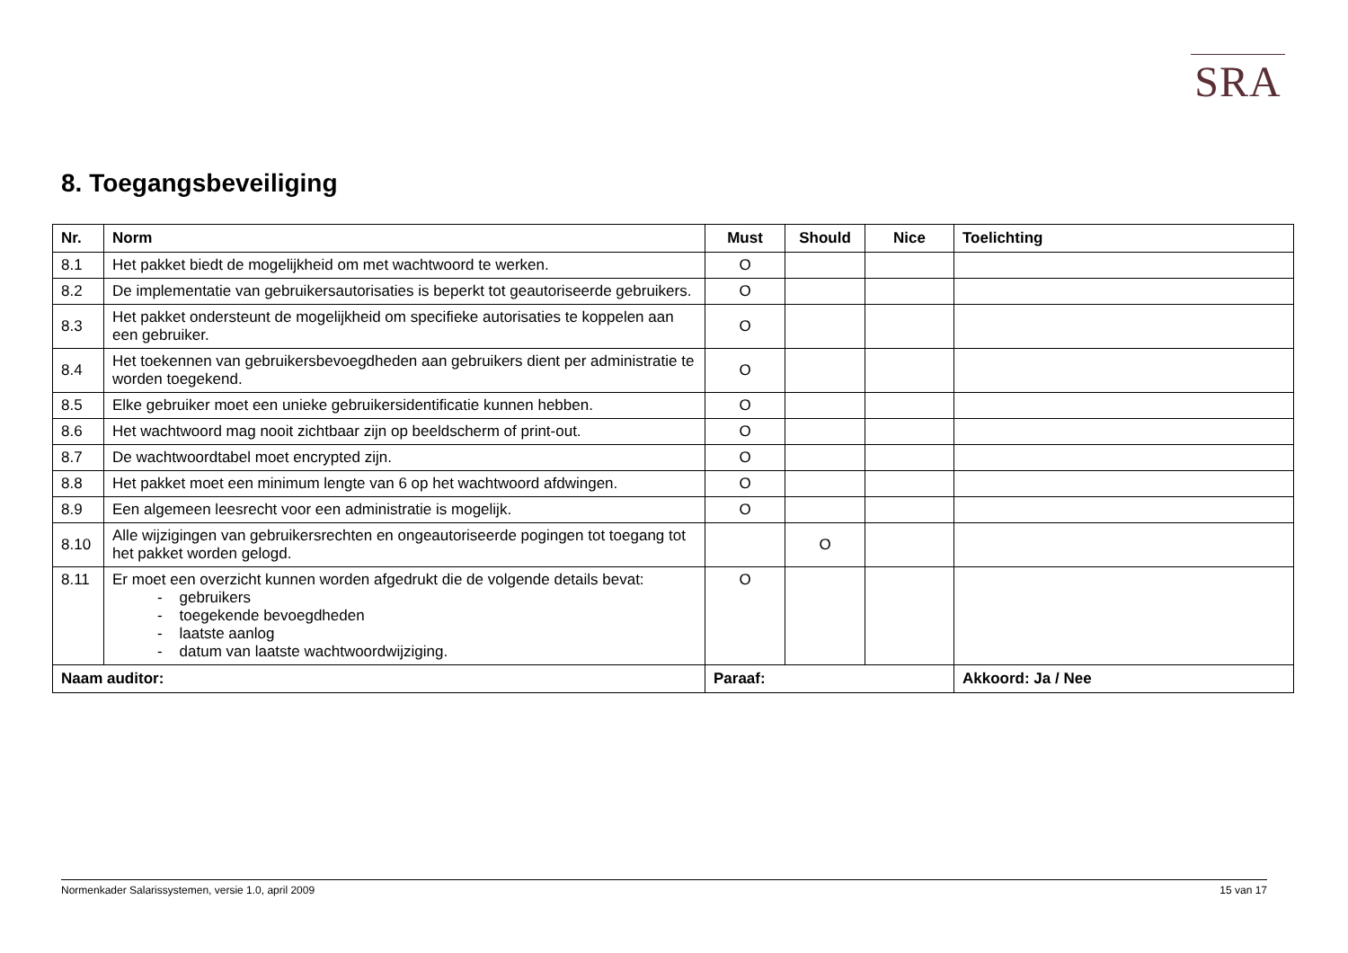SRA
8. Toegangsbeveiliging
| Nr. | Norm | Must | Should | Nice | Toelichting |
| --- | --- | --- | --- | --- | --- |
| 8.1 | Het pakket biedt de mogelijkheid om met wachtwoord te werken. | O | | | |
| 8.2 | De implementatie van gebruikersautorisaties is beperkt tot geautoriseerde gebruikers. | O | | | |
| 8.3 | Het pakket ondersteunt de mogelijkheid om specifieke autorisaties te koppelen aan een gebruiker. | O | | | |
| 8.4 | Het toekennen van gebruikersbevoegdheden aan gebruikers dient per administratie te worden toegekend. | O | | | |
| 8.5 | Elke gebruiker moet een unieke gebruikersidentificatie kunnen hebben. | O | | | |
| 8.6 | Het wachtwoord mag nooit zichtbaar zijn op beeldscherm of print-out. | O | | | |
| 8.7 | De wachtwoordtabel moet encrypted zijn. | O | | | |
| 8.8 | Het pakket moet een minimum lengte van 6 op het wachtwoord afdwingen. | O | | | |
| 8.9 | Een algemeen leesrecht voor een administratie is mogelijk. | O | | | |
| 8.10 | Alle wijzigingen van gebruikersrechten en ongeautoriseerde pogingen tot toegang tot het pakket worden gelogd. | | O | | |
| 8.11 | Er moet een overzicht kunnen worden afgedrukt die de volgende details bevat: - gebruikers - toegekende bevoegdheden - laatste aanlog - datum van laatste wachtwoordwijziging. | O | | | |
| Naam auditor: | | Paraaf: | | | Akkoord: Ja / Nee |
Normenkader Salarissystemen, versie 1.0, april 2009 15 van 17